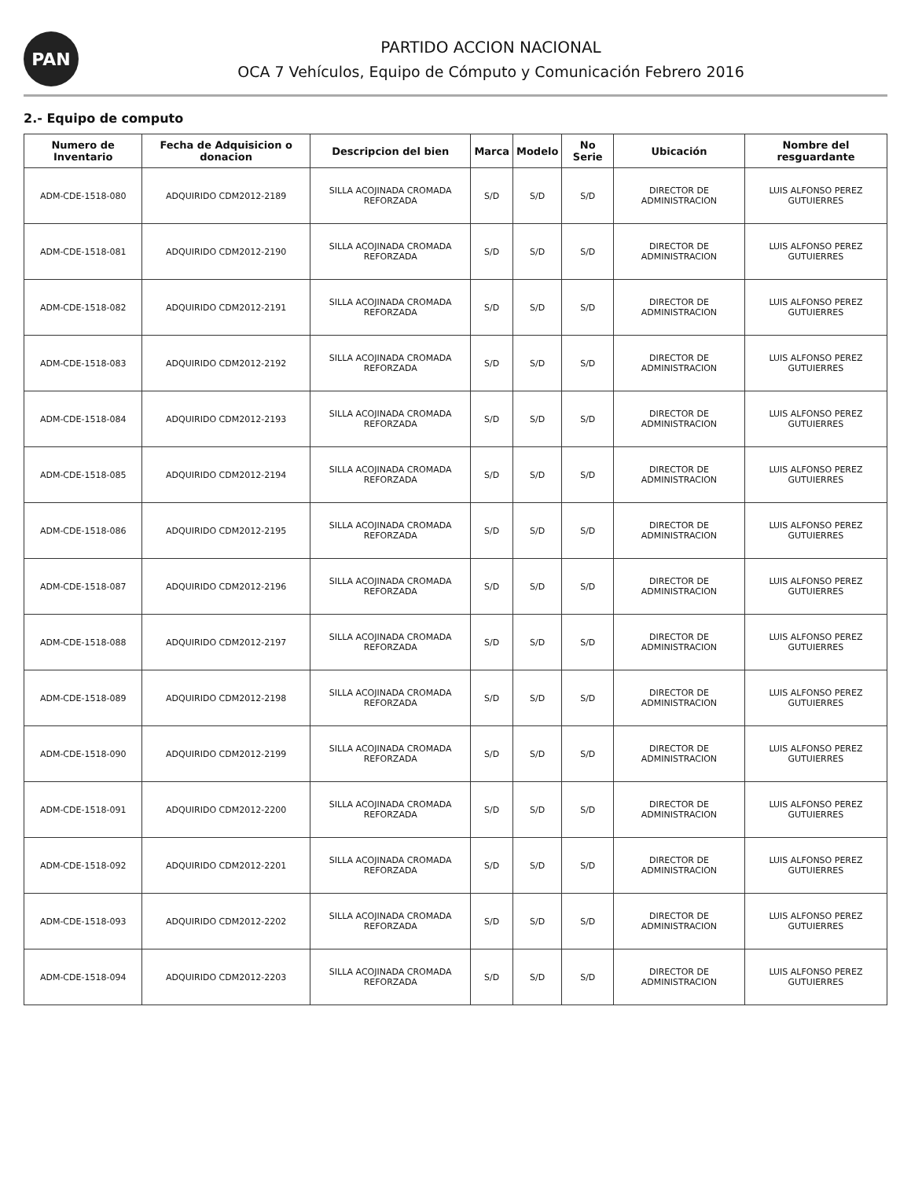PAN
PARTIDO ACCION NACIONAL
OCA 7 Vehículos, Equipo de Cómputo y Comunicación Febrero 2016
2.- Equipo de computo
| Numero de Inventario | Fecha de Adquisicion o donacion | Descripcion del bien | Marca | Modelo | No Serie | Ubicación | Nombre del resguardante |
| --- | --- | --- | --- | --- | --- | --- | --- |
| ADM-CDE-1518-080 | ADQUIRIDO CDM2012-2189 | SILLA ACOJINADA CROMADA REFORZADA | S/D | S/D | S/D | DIRECTOR DE ADMINISTRACION | LUIS ALFONSO PEREZ GUTUIERRES |
| ADM-CDE-1518-081 | ADQUIRIDO CDM2012-2190 | SILLA ACOJINADA CROMADA REFORZADA | S/D | S/D | S/D | DIRECTOR DE ADMINISTRACION | LUIS ALFONSO PEREZ GUTUIERRES |
| ADM-CDE-1518-082 | ADQUIRIDO CDM2012-2191 | SILLA ACOJINADA CROMADA REFORZADA | S/D | S/D | S/D | DIRECTOR DE ADMINISTRACION | LUIS ALFONSO PEREZ GUTUIERRES |
| ADM-CDE-1518-083 | ADQUIRIDO CDM2012-2192 | SILLA ACOJINADA CROMADA REFORZADA | S/D | S/D | S/D | DIRECTOR DE ADMINISTRACION | LUIS ALFONSO PEREZ GUTUIERRES |
| ADM-CDE-1518-084 | ADQUIRIDO CDM2012-2193 | SILLA ACOJINADA CROMADA REFORZADA | S/D | S/D | S/D | DIRECTOR DE ADMINISTRACION | LUIS ALFONSO PEREZ GUTUIERRES |
| ADM-CDE-1518-085 | ADQUIRIDO CDM2012-2194 | SILLA ACOJINADA CROMADA REFORZADA | S/D | S/D | S/D | DIRECTOR DE ADMINISTRACION | LUIS ALFONSO PEREZ GUTUIERRES |
| ADM-CDE-1518-086 | ADQUIRIDO CDM2012-2195 | SILLA ACOJINADA CROMADA REFORZADA | S/D | S/D | S/D | DIRECTOR DE ADMINISTRACION | LUIS ALFONSO PEREZ GUTUIERRES |
| ADM-CDE-1518-087 | ADQUIRIDO CDM2012-2196 | SILLA ACOJINADA CROMADA REFORZADA | S/D | S/D | S/D | DIRECTOR DE ADMINISTRACION | LUIS ALFONSO PEREZ GUTUIERRES |
| ADM-CDE-1518-088 | ADQUIRIDO CDM2012-2197 | SILLA ACOJINADA CROMADA REFORZADA | S/D | S/D | S/D | DIRECTOR DE ADMINISTRACION | LUIS ALFONSO PEREZ GUTUIERRES |
| ADM-CDE-1518-089 | ADQUIRIDO CDM2012-2198 | SILLA ACOJINADA CROMADA REFORZADA | S/D | S/D | S/D | DIRECTOR DE ADMINISTRACION | LUIS ALFONSO PEREZ GUTUIERRES |
| ADM-CDE-1518-090 | ADQUIRIDO CDM2012-2199 | SILLA ACOJINADA CROMADA REFORZADA | S/D | S/D | S/D | DIRECTOR DE ADMINISTRACION | LUIS ALFONSO PEREZ GUTUIERRES |
| ADM-CDE-1518-091 | ADQUIRIDO CDM2012-2200 | SILLA ACOJINADA CROMADA REFORZADA | S/D | S/D | S/D | DIRECTOR DE ADMINISTRACION | LUIS ALFONSO PEREZ GUTUIERRES |
| ADM-CDE-1518-092 | ADQUIRIDO CDM2012-2201 | SILLA ACOJINADA CROMADA REFORZADA | S/D | S/D | S/D | DIRECTOR DE ADMINISTRACION | LUIS ALFONSO PEREZ GUTUIERRES |
| ADM-CDE-1518-093 | ADQUIRIDO CDM2012-2202 | SILLA ACOJINADA CROMADA REFORZADA | S/D | S/D | S/D | DIRECTOR DE ADMINISTRACION | LUIS ALFONSO PEREZ GUTUIERRES |
| ADM-CDE-1518-094 | ADQUIRIDO CDM2012-2203 | SILLA ACOJINADA CROMADA REFORZADA | S/D | S/D | S/D | DIRECTOR DE ADMINISTRACION | LUIS ALFONSO PEREZ GUTUIERRES |